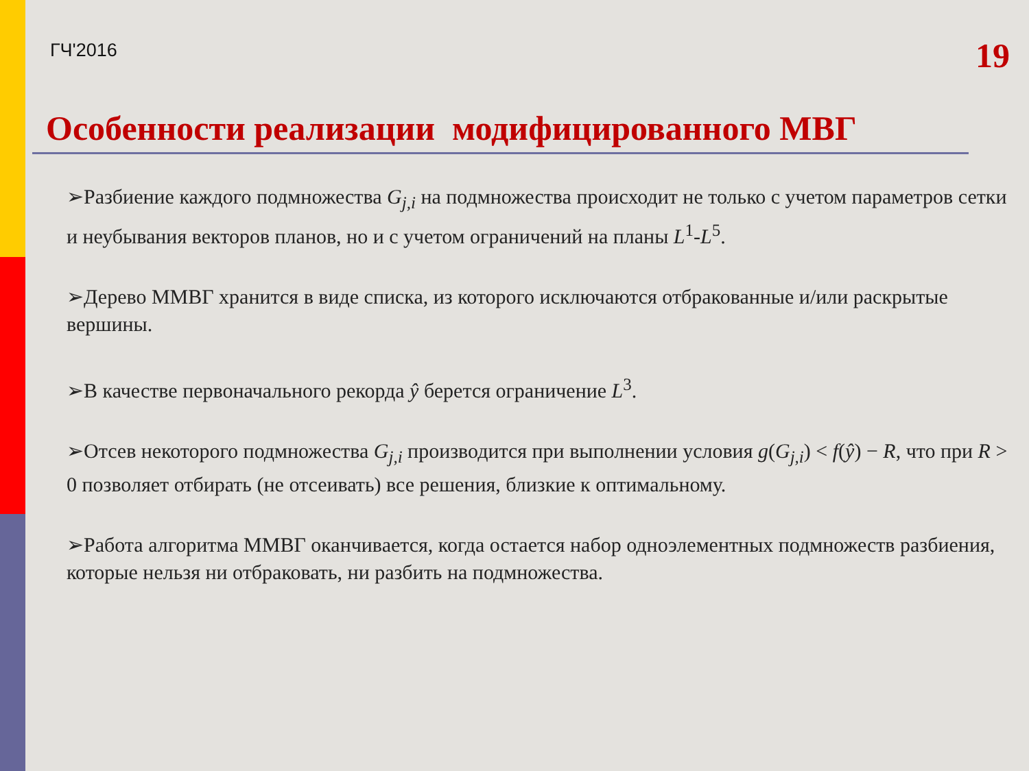ГЧ'2016 19
Особенности реализации модифицированного МВГ
➢Разбиение каждого подмножества G<sub>j,i</sub> на подмножества происходит не только с учетом параметров сетки и неубывания векторов планов, но и с учетом ограничений на планы L<sup>1</sup>-L<sup>5</sup>.
➢Дерево ММВГ хранится в виде списка, из которого исключаются отбракованные и/или раскрытые вершины.
➢В качестве первоначального рекорда ŷ берется ограничение L<sup>3</sup>.
➢Отсев некоторого подмножества G<sub>j,i</sub> производится при выполнении условия g(G<sub>j,i</sub>) < f(ŷ) − R, что при R > 0 позволяет отбирать (не отсеивать) все решения, близкие к оптимальному.
➢Работа алгоритма ММВГ оканчивается, когда остается набор одноэлементных подмножеств разбиения, которые нельзя ни отбраковать, ни разбить на подмножества.